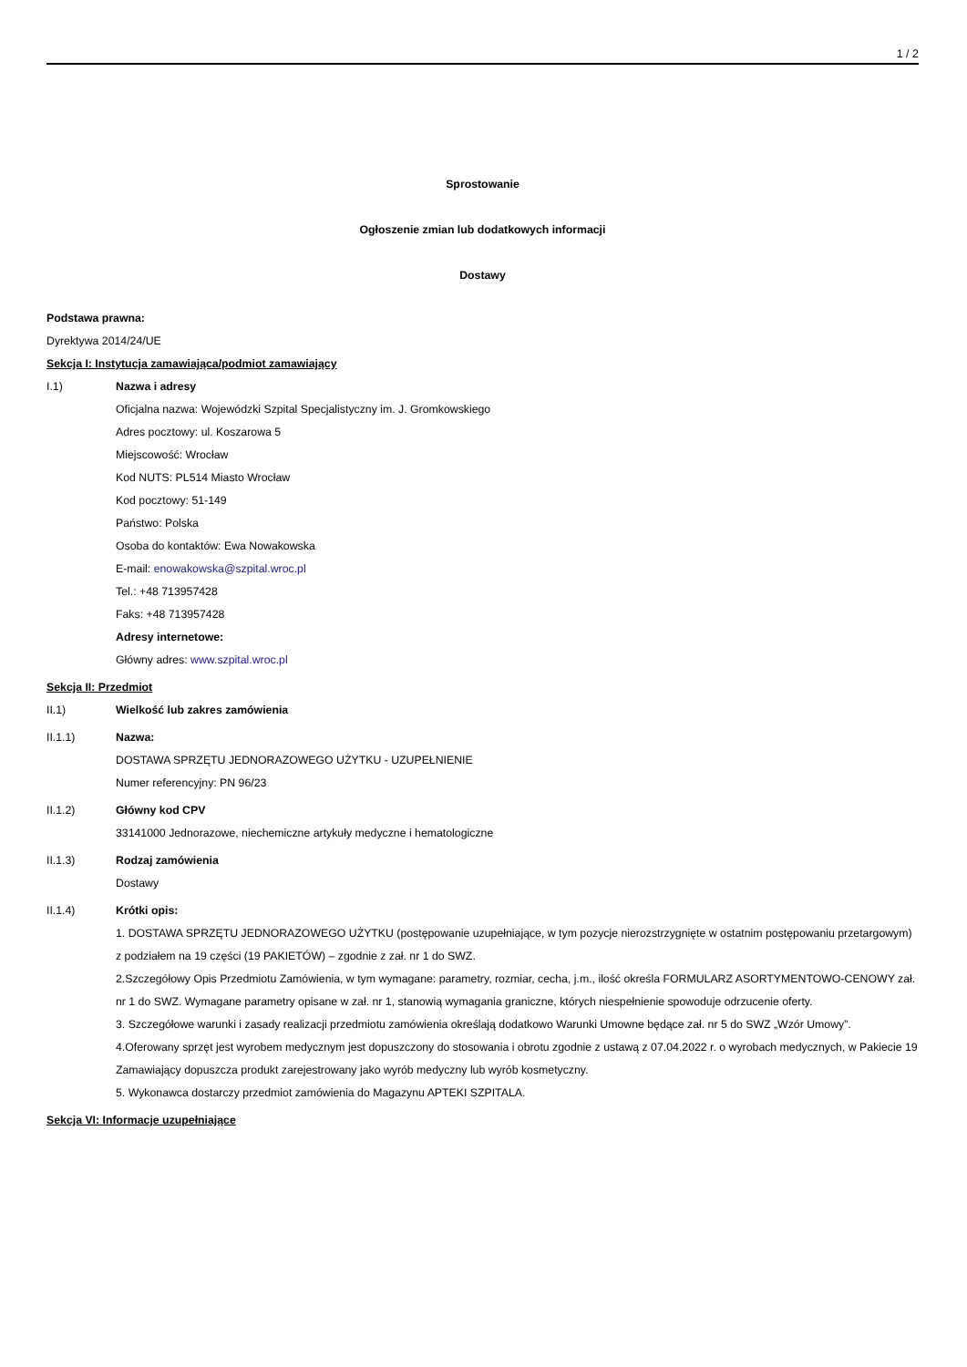1 / 2
Sprostowanie
Ogłoszenie zmian lub dodatkowych informacji
Dostawy
Podstawa prawna:
Dyrektywa 2014/24/UE
Sekcja I: Instytucja zamawiająca/podmiot zamawiający
I.1) Nazwa i adresy
Oficjalna nazwa: Wojewódzki Szpital Specjalistyczny im. J. Gromkowskiego
Adres pocztowy: ul. Koszarowa 5
Miejscowość: Wrocław
Kod NUTS: PL514 Miasto Wrocław
Kod pocztowy: 51-149
Państwo: Polska
Osoba do kontaktów: Ewa Nowakowska
E-mail: enowakowska@szpital.wroc.pl
Tel.: +48 713957428
Faks: +48 713957428
Adresy internetowe:
Główny adres: www.szpital.wroc.pl
Sekcja II: Przedmiot
II.1) Wielkość lub zakres zamówienia
II.1.1) Nazwa:
DOSTAWA SPRZĘTU JEDNORAZOWEGO UŻYTKU - UZUPEŁNIENIE
Numer referencyjny: PN 96/23
II.1.2) Główny kod CPV
33141000 Jednorazowe, niechemiczne artykuły medyczne i hematologiczne
II.1.3) Rodzaj zamówienia
Dostawy
II.1.4) Krótki opis:
1. DOSTAWA SPRZĘTU JEDNORAZOWEGO UŻYTKU (postępowanie uzupełniające, w tym pozycje nierozstrzygnięte w ostatnim postępowaniu przetargowym) z podziałem na 19 części (19 PAKIETÓW) – zgodnie z zał. nr 1 do SWZ.
2.Szczegółowy Opis Przedmiotu Zamówienia, w tym wymagane: parametry, rozmiar, cecha, j.m., ilość określa FORMULARZ ASORTYMENTOWO-CENOWY zał. nr 1 do SWZ. Wymagane parametry opisane w zał. nr 1, stanowią wymagania graniczne, których niespełnienie spowoduje odrzucenie oferty.
3. Szczegółowe warunki i zasady realizacji przedmiotu zamówienia określają dodatkowo Warunki Umowne będące zał. nr 5 do SWZ „Wzór Umowy”.
4.Oferowany sprzęt jest wyrobem medycznym jest dopuszczony do stosowania i obrotu zgodnie z ustawą z 07.04.2022 r. o wyrobach medycznych, w Pakiecie 19 Zamawiający dopuszcza produkt zarejestrowany jako wyrób medyczny lub wyrób kosmetyczny.
5. Wykonawca dostarczy przedmiot zamówienia do Magazynu APTEKI SZPITALA.
Sekcja VI: Informacje uzupełniające